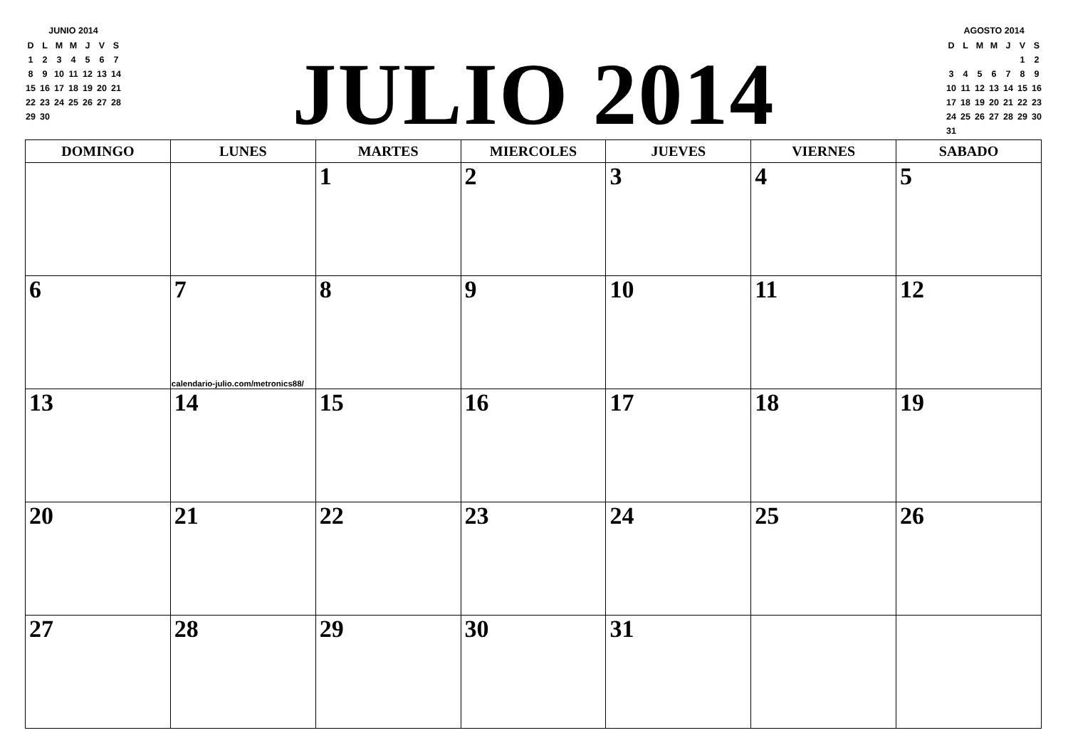JUNIO 2014
| D | L | M | M | J | V | S |
| 1 | 2 | 3 | 4 | 5 | 6 | 7 |
| 8 | 9 | 10 | 11 | 12 | 13 | 14 |
| 15 | 16 | 17 | 18 | 19 | 20 | 21 |
| 22 | 23 | 24 | 25 | 26 | 27 | 28 |
| 29 | 30 | | | | | |
JULIO 2014
AGOSTO 2014
| D | L | M | M | J | V | S |
| | | | | | 1 | 2 |
| 3 | 4 | 5 | 6 | 7 | 8 | 9 |
| 10 | 11 | 12 | 13 | 14 | 15 | 16 |
| 17 | 18 | 19 | 20 | 21 | 22 | 23 |
| 24 | 25 | 26 | 27 | 28 | 29 | 30 |
| 31 | | | | | | |
| DOMINGO | LUNES | MARTES | MIERCOLES | JUEVES | VIERNES | SABADO |
| --- | --- | --- | --- | --- | --- | --- |
| | | 1 | 2 | 3 | 4 | 5 |
| 6 | 7 calendario-julio.com/metronics88/ | 8 | 9 | 10 | 11 | 12 |
| 13 | 14 | 15 | 16 | 17 | 18 | 19 |
| 20 | 21 | 22 | 23 | 24 | 25 | 26 |
| 27 | 28 | 29 | 30 | 31 | | |